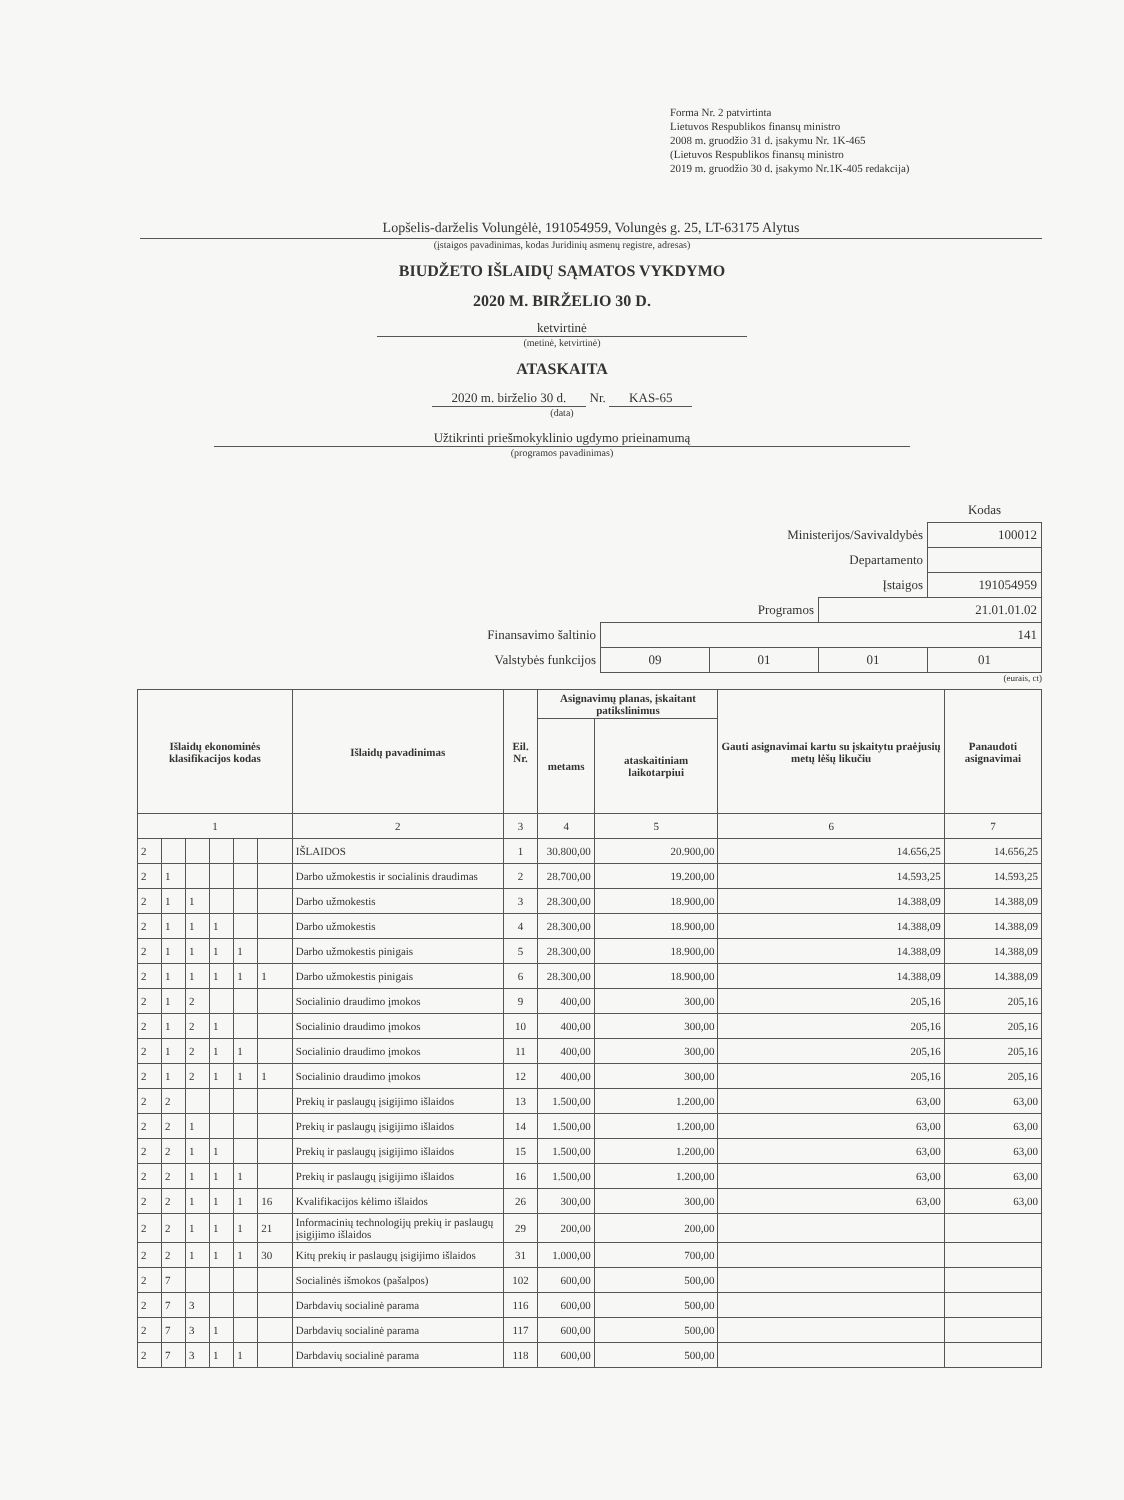Forma Nr. 2 patvirtinta
Lietuvos Respublikos finansų ministro
2008 m. gruodžio 31 d. įsakymu Nr. 1K-465
(Lietuvos Respublikos finansų ministro
2019 m. gruodžio 30 d. įsakymo Nr.1K-405 redakcija)
Lopšelis-darželis Volungėlė, 191054959, Volungės g. 25, LT-63175 Alytus
(įstaigos pavadinimas, kodas Juridinių asmenų registre, adresas)
BIUDŽETO IŠLAIDŲ SĄMATOS VYKDYMO
2020 M. BIRŽELIO 30 D.
ketvirtinė
(metinė, ketvirtinė)
ATASKAITA
2020 m. birželio 30 d. Nr. KAS-65
(data)
Užtikrinti priešmokyklinio ugdymo prieinamumą
(programos pavadinimas)
| | | | | Kodas |
| Ministerijos/Savivaldybės | | | | 100012 |
| Departamento | | | | |
| Įstaigos | | | | 191054959 |
| Programos | | | 21.01.01.02 | |
| Finansavimo šaltinio | 141 | | | |
| Valstybės funkcijos | 09 | 01 | 01 | 01 |
(eurais, ct)
| Išlaidų ekonominės klasifikacijos kodas | | | | | | Išlaidų pavadinimas | Eil. Nr. | Asignavimų planas, įskaitant patikslinimus | | Gauti asignavimai kartu su įskaitytu praėjusių metų lėšų likučiu | Panaudoti asignavimai |
| --- | --- | --- | --- | --- | --- | --- | --- | --- | --- | --- | --- |
| | | | | | | | | metams | ataskaitiniam laikotarpiui | | |
| 1 | | | | | | 2 | 3 | 4 | 5 | 6 | 7 |
| 2 | | | | | | IŠLAIDOS | 1 | 30.800,00 | 20.900,00 | 14.656,25 | 14.656,25 |
| 2 | 1 | | | | | Darbo užmokestis ir socialinis draudimas | 2 | 28.700,00 | 19.200,00 | 14.593,25 | 14.593,25 |
| 2 | 1 | 1 | | | | Darbo užmokestis | 3 | 28.300,00 | 18.900,00 | 14.388,09 | 14.388,09 |
| 2 | 1 | 1 | 1 | | | Darbo užmokestis | 4 | 28.300,00 | 18.900,00 | 14.388,09 | 14.388,09 |
| 2 | 1 | 1 | 1 | 1 | | Darbo užmokestis pinigais | 5 | 28.300,00 | 18.900,00 | 14.388,09 | 14.388,09 |
| 2 | 1 | 1 | 1 | 1 | 1 | Darbo užmokestis pinigais | 6 | 28.300,00 | 18.900,00 | 14.388,09 | 14.388,09 |
| 2 | 1 | 2 | | | | Socialinio draudimo įmokos | 9 | 400,00 | 300,00 | 205,16 | 205,16 |
| 2 | 1 | 2 | 1 | | | Socialinio draudimo įmokos | 10 | 400,00 | 300,00 | 205,16 | 205,16 |
| 2 | 1 | 2 | 1 | 1 | | Socialinio draudimo įmokos | 11 | 400,00 | 300,00 | 205,16 | 205,16 |
| 2 | 1 | 2 | 1 | 1 | 1 | Socialinio draudimo įmokos | 12 | 400,00 | 300,00 | 205,16 | 205,16 |
| 2 | 2 | | | | | Prekių ir paslaugų įsigijimo išlaidos | 13 | 1.500,00 | 1.200,00 | 63,00 | 63,00 |
| 2 | 2 | 1 | | | | Prekių ir paslaugų įsigijimo išlaidos | 14 | 1.500,00 | 1.200,00 | 63,00 | 63,00 |
| 2 | 2 | 1 | 1 | | | Prekių ir paslaugų įsigijimo išlaidos | 15 | 1.500,00 | 1.200,00 | 63,00 | 63,00 |
| 2 | 2 | 1 | 1 | 1 | | Prekių ir paslaugų įsigijimo išlaidos | 16 | 1.500,00 | 1.200,00 | 63,00 | 63,00 |
| 2 | 2 | 1 | 1 | 1 | 16 | Kvalifikacijos kėlimo išlaidos | 26 | 300,00 | 300,00 | 63,00 | 63,00 |
| 2 | 2 | 1 | 1 | 1 | 21 | Informacinių technologijų prekių ir paslaugų įsigijimo išlaidos | 29 | 200,00 | 200,00 | | |
| 2 | 2 | 1 | 1 | 1 | 30 | Kitų prekių ir paslaugų įsigijimo išlaidos | 31 | 1.000,00 | 700,00 | | |
| 2 | 7 | | | | | Socialinės išmokos (pašalpos) | 102 | 600,00 | 500,00 | | |
| 2 | 7 | 3 | | | | Darbdavių socialinė parama | 116 | 600,00 | 500,00 | | |
| 2 | 7 | 3 | 1 | | | Darbdavių socialinė parama | 117 | 600,00 | 500,00 | | |
| 2 | 7 | 3 | 1 | 1 | | Darbdavių socialinė parama | 118 | 600,00 | 500,00 | | |